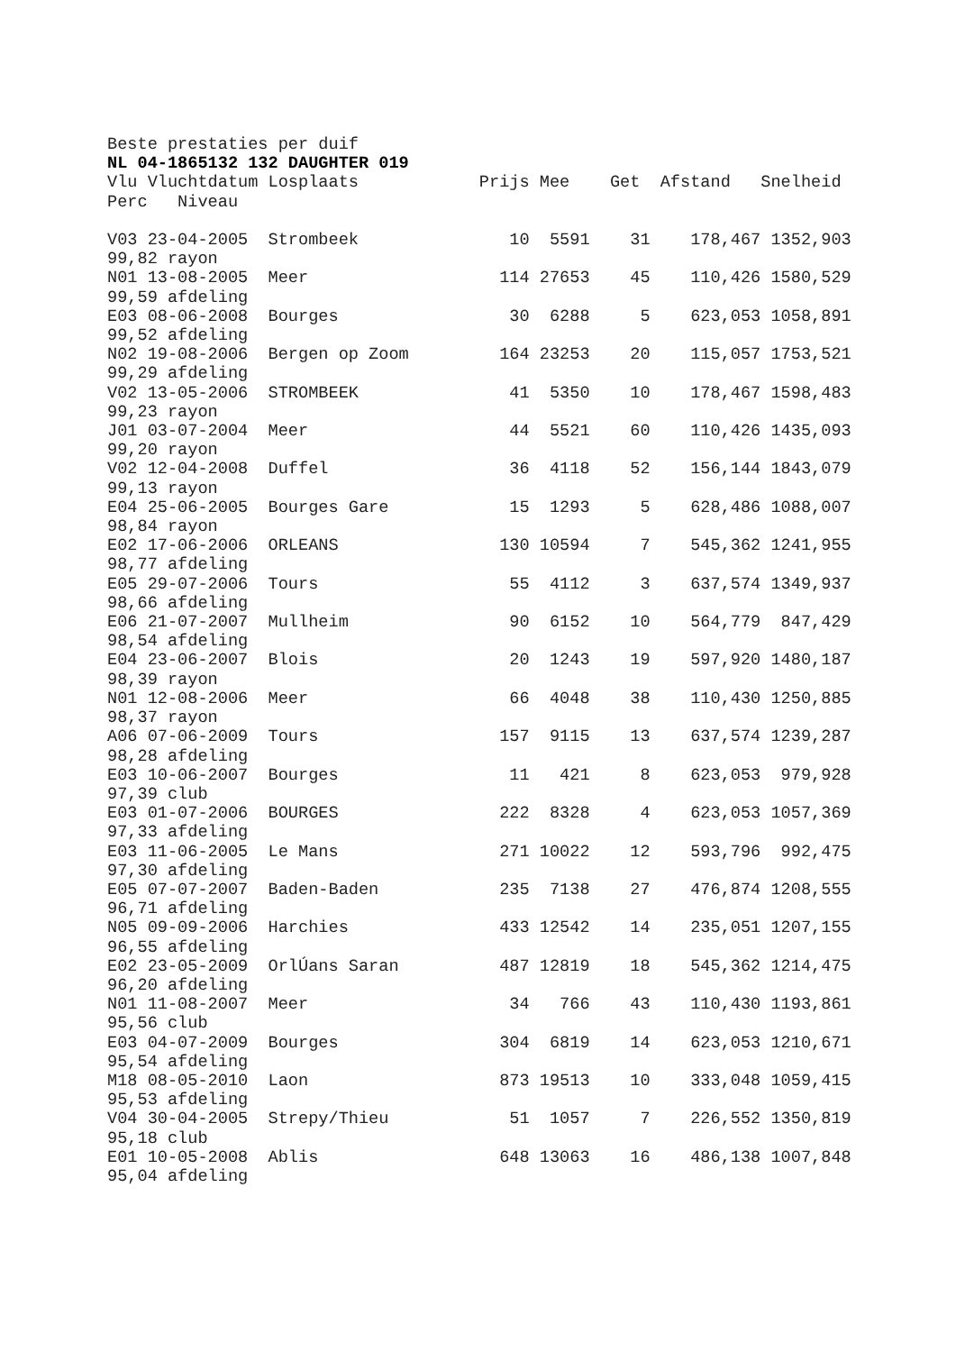Beste prestaties per duif
NL 04-1865132 132 DAUGHTER 019
Vlu Vluchtdatum Losplaats            Prijs Mee    Get  Afstand   Snelheid
Perc   Niveau

V03 23-04-2005  Strombeek               10  5591    31    178,467 1352,903
99,82 rayon
N01 13-08-2005  Meer                   114 27653    45    110,426 1580,529
99,59 afdeling
E03 08-06-2008  Bourges                 30  6288     5    623,053 1058,891
99,52 afdeling
N02 19-08-2006  Bergen op Zoom         164 23253    20    115,057 1753,521
99,29 afdeling
V02 13-05-2006  STROMBEEK               41  5350    10    178,467 1598,483
99,23 rayon
J01 03-07-2004  Meer                    44  5521    60    110,426 1435,093
99,20 rayon
V02 12-04-2008  Duffel                  36  4118    52    156,144 1843,079
99,13 rayon
E04 25-06-2005  Bourges Gare            15  1293     5    628,486 1088,007
98,84 rayon
E02 17-06-2006  ORLEANS                130 10594     7    545,362 1241,955
98,77 afdeling
E05 29-07-2006  Tours                   55  4112     3    637,574 1349,937
98,66 afdeling
E06 21-07-2007  Mullheim                90  6152    10    564,779  847,429
98,54 afdeling
E04 23-06-2007  Blois                   20  1243    19    597,920 1480,187
98,39 rayon
N01 12-08-2006  Meer                    66  4048    38    110,430 1250,885
98,37 rayon
A06 07-06-2009  Tours                  157  9115    13    637,574 1239,287
98,28 afdeling
E03 10-06-2007  Bourges                 11   421     8    623,053  979,928
97,39 club
E03 01-07-2006  BOURGES                222  8328     4    623,053 1057,369
97,33 afdeling
E03 11-06-2005  Le Mans                271 10022    12    593,796  992,475
97,30 afdeling
E05 07-07-2007  Baden-Baden            235  7138    27    476,874 1208,555
96,71 afdeling
N05 09-09-2006  Harchies               433 12542    14    235,051 1207,155
96,55 afdeling
E02 23-05-2009  OrlÚans Saran          487 12819    18    545,362 1214,475
96,20 afdeling
N01 11-08-2007  Meer                    34   766    43    110,430 1193,861
95,56 club
E03 04-07-2009  Bourges                304  6819    14    623,053 1210,671
95,54 afdeling
M18 08-05-2010  Laon                   873 19513    10    333,048 1059,415
95,53 afdeling
V04 30-04-2005  Strepy/Thieu            51  1057     7    226,552 1350,819
95,18 club
E01 10-05-2008  Ablis                  648 13063    16    486,138 1007,848
95,04 afdeling